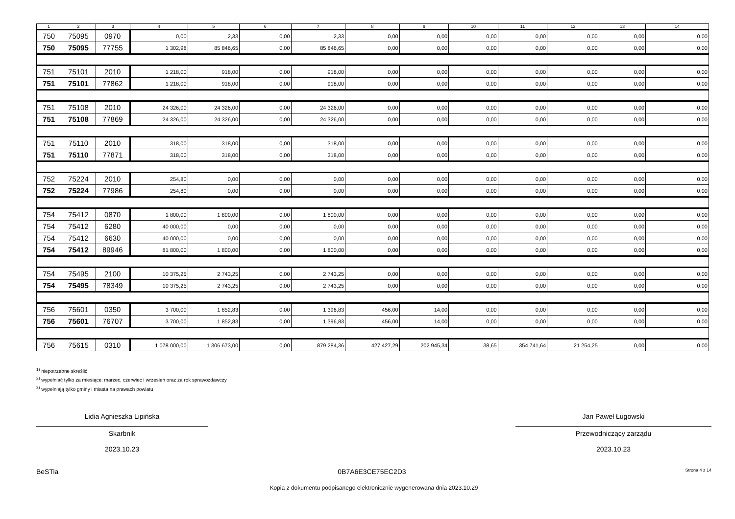| 1 | 2 | 3 | 4 | 5 | 6 | 7 | 8 | 9 | 10 | 11 | 12 | 13 | 14 |
| --- | --- | --- | --- | --- | --- | --- | --- | --- | --- | --- | --- | --- | --- |
| 750 | 75095 | 0970 | 0,00 | 2,33 | 0,00 | 2,33 | 0,00 | 0,00 | 0,00 | 0,00 | 0,00 | 0,00 | 0,00 |
| 750 | 75095 | 77755 | 1 302,98 | 85 846,65 | 0,00 | 85 846,65 | 0,00 | 0,00 | 0,00 | 0,00 | 0,00 | 0,00 | 0,00 |
| 751 | 75101 | 2010 | 1 218,00 | 918,00 | 0,00 | 918,00 | 0,00 | 0,00 | 0,00 | 0,00 | 0,00 | 0,00 | 0,00 |
| 751 | 75101 | 77862 | 1 218,00 | 918,00 | 0,00 | 918,00 | 0,00 | 0,00 | 0,00 | 0,00 | 0,00 | 0,00 | 0,00 |
| 751 | 75108 | 2010 | 24 326,00 | 24 326,00 | 0,00 | 24 326,00 | 0,00 | 0,00 | 0,00 | 0,00 | 0,00 | 0,00 | 0,00 |
| 751 | 75108 | 77869 | 24 326,00 | 24 326,00 | 0,00 | 24 326,00 | 0,00 | 0,00 | 0,00 | 0,00 | 0,00 | 0,00 | 0,00 |
| 751 | 75110 | 2010 | 318,00 | 318,00 | 0,00 | 318,00 | 0,00 | 0,00 | 0,00 | 0,00 | 0,00 | 0,00 | 0,00 |
| 751 | 75110 | 77871 | 318,00 | 318,00 | 0,00 | 318,00 | 0,00 | 0,00 | 0,00 | 0,00 | 0,00 | 0,00 | 0,00 |
| 752 | 75224 | 2010 | 254,80 | 0,00 | 0,00 | 0,00 | 0,00 | 0,00 | 0,00 | 0,00 | 0,00 | 0,00 | 0,00 |
| 752 | 75224 | 77986 | 254,80 | 0,00 | 0,00 | 0,00 | 0,00 | 0,00 | 0,00 | 0,00 | 0,00 | 0,00 | 0,00 |
| 754 | 75412 | 0870 | 1 800,00 | 1 800,00 | 0,00 | 1 800,00 | 0,00 | 0,00 | 0,00 | 0,00 | 0,00 | 0,00 | 0,00 |
| 754 | 75412 | 6280 | 40 000,00 | 0,00 | 0,00 | 0,00 | 0,00 | 0,00 | 0,00 | 0,00 | 0,00 | 0,00 | 0,00 |
| 754 | 75412 | 6630 | 40 000,00 | 0,00 | 0,00 | 0,00 | 0,00 | 0,00 | 0,00 | 0,00 | 0,00 | 0,00 | 0,00 |
| 754 | 75412 | 89946 | 81 800,00 | 1 800,00 | 0,00 | 1 800,00 | 0,00 | 0,00 | 0,00 | 0,00 | 0,00 | 0,00 | 0,00 |
| 754 | 75495 | 2100 | 10 375,25 | 2 743,25 | 0,00 | 2 743,25 | 0,00 | 0,00 | 0,00 | 0,00 | 0,00 | 0,00 | 0,00 |
| 754 | 75495 | 78349 | 10 375,25 | 2 743,25 | 0,00 | 2 743,25 | 0,00 | 0,00 | 0,00 | 0,00 | 0,00 | 0,00 | 0,00 |
| 756 | 75601 | 0350 | 3 700,00 | 1 852,83 | 0,00 | 1 396,83 | 456,00 | 14,00 | 0,00 | 0,00 | 0,00 | 0,00 | 0,00 |
| 756 | 75601 | 76707 | 3 700,00 | 1 852,83 | 0,00 | 1 396,83 | 456,00 | 14,00 | 0,00 | 0,00 | 0,00 | 0,00 | 0,00 |
| 756 | 75615 | 0310 | 1 078 000,00 | 1 306 673,00 | 0,00 | 879 284,36 | 427 427,29 | 202 945,34 | 38,65 | 354 741,64 | 21 254,25 | 0,00 | 0,00 |
<sup>1)</sup> niepotrzebne skreślić
<sup>2)</sup> wypełniać tylko za miesiące: marzec, czerwiec i wrzesień oraz za rok sprawozdawczy
<sup>3)</sup> wypełniają tylko gminy i miasta na prawach powiatu
Lidia Agnieszka Lipińska
Skarbnik
2023.10.23
Jan Paweł Ługowski
Przewodniczący zarządu
2023.10.23
BeSTia 0B7A6E3CE75EC2D3 Strona 4 z 14
Kopia z dokumentu podpisanego elektronicznie wygenerowana dnia 2023.10.29